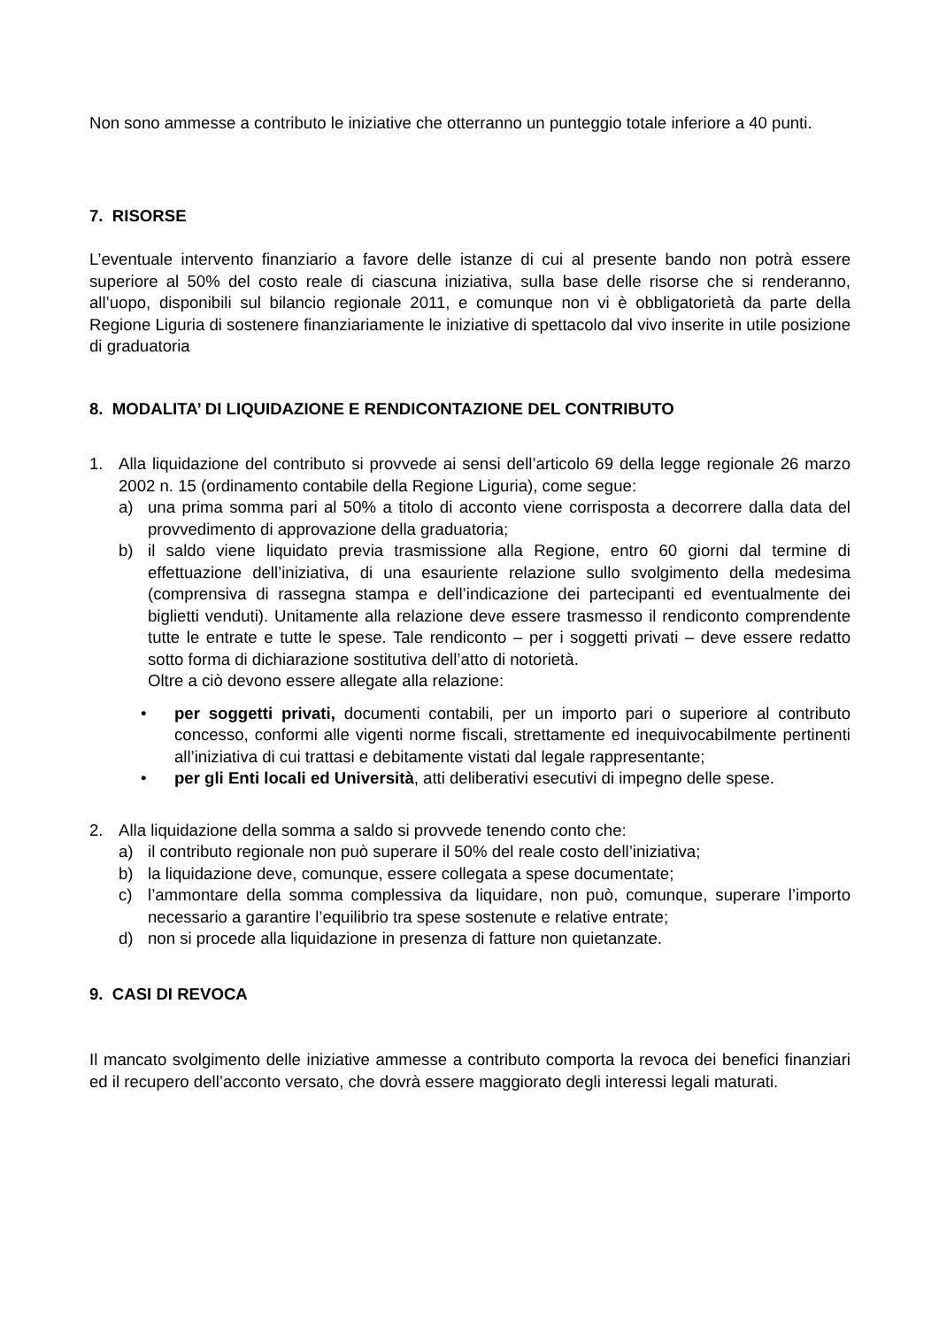Non sono ammesse a contributo le iniziative che otterranno un punteggio totale inferiore a 40 punti.
7. RISORSE
L’eventuale intervento finanziario a favore delle istanze di cui al presente bando non potrà essere superiore al 50% del costo reale di ciascuna iniziativa, sulla base delle risorse che si renderanno, all’uopo, disponibili sul bilancio regionale 2011, e comunque non vi è obbligatorietà da parte della Regione Liguria di sostenere finanziariamente le iniziative di spettacolo dal vivo inserite in utile posizione di graduatoria
8. MODALITA’ DI LIQUIDAZIONE E RENDICONTAZIONE DEL CONTRIBUTO
1. Alla liquidazione del contributo si provvede ai sensi dell’articolo 69 della legge regionale 26 marzo 2002 n. 15 (ordinamento contabile della Regione Liguria), come segue:
a) una prima somma pari al 50% a titolo di acconto viene corrisposta a decorrere dalla data del provvedimento di approvazione della graduatoria;
b) il saldo viene liquidato previa trasmissione alla Regione, entro 60 giorni dal termine di effettuazione dell’iniziativa, di una esauriente relazione sullo svolgimento della medesima (comprensiva di rassegna stampa e dell’indicazione dei partecipanti ed eventualmente dei biglietti venduti). Unitamente alla relazione deve essere trasmesso il rendiconto comprendente tutte le entrate e tutte le spese. Tale rendiconto – per i soggetti privati – deve essere redatto sotto forma di dichiarazione sostitutiva dell’atto di notorietà.
Oltre a ciò devono essere allegate alla relazione:
• per soggetti privati, documenti contabili, per un importo pari o superiore al contributo concesso, conformi alle vigenti norme fiscali, strettamente ed inequivocabilmente pertinenti all’iniziativa di cui trattasi e debitamente vistati dal legale rappresentante;
• per gli Enti locali ed Università, atti deliberativi esecutivi di impegno delle spese.
2. Alla liquidazione della somma a saldo si provvede tenendo conto che:
a) il contributo regionale non può superare il 50% del reale costo dell’iniziativa;
b) la liquidazione deve, comunque, essere collegata a spese documentate;
c) l’ammontare della somma complessiva da liquidare, non può, comunque, superare l’importo necessario a garantire l’equilibrio tra spese sostenute e relative entrate;
d) non si procede alla liquidazione in presenza di fatture non quietanzate.
9. CASI DI REVOCA
Il mancato svolgimento delle iniziative ammesse a contributo comporta la revoca dei benefici finanziari ed il recupero dell’acconto versato, che dovrà essere maggiorato degli interessi legali maturati.